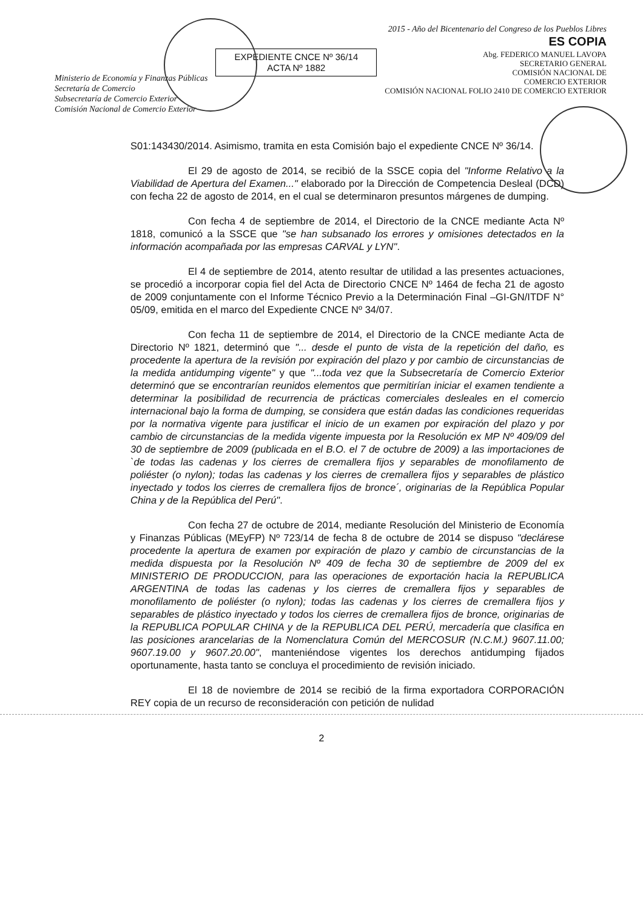Ministerio de Economía y Finanzas Públicas
Secretaría de Comercio
Subsecretaría de Comercio Exterior
Comisión Nacional de Comercio Exterior
EXPEDIENTE CNCE Nº 36/14
ACTA Nº 1882
2015 - Año del Bicentenario del Congreso de los Pueblos Libres
ES COPIA
Abg. FEDERICO MANUEL LAVOPA
SECRETARIO GENERAL
COMISIÓN NACIONAL DE
COMERCIO EXTERIOR
COMISIÓN NACIONAL FOLIO 2410 DE COMERCIO EXTERIOR
S01:143430/2014. Asimismo, tramita en esta Comisión bajo el expediente CNCE Nº 36/14.
El 29 de agosto de 2014, se recibió de la SSCE copia del "Informe Relativo a la Viabilidad de Apertura del Examen..." elaborado por la Dirección de Competencia Desleal (DCD) con fecha 22 de agosto de 2014, en el cual se determinaron presuntos márgenes de dumping.
Con fecha 4 de septiembre de 2014, el Directorio de la CNCE mediante Acta Nº 1818, comunicó a la SSCE que "se han subsanado los errores y omisiones detectados en la información acompañada por las empresas CARVAL y LYN".
El 4 de septiembre de 2014, atento resultar de utilidad a las presentes actuaciones, se procedió a incorporar copia fiel del Acta de Directorio CNCE Nº 1464 de fecha 21 de agosto de 2009 conjuntamente con el Informe Técnico Previo a la Determinación Final –GI-GN/ITDF N° 05/09, emitida en el marco del Expediente CNCE Nº 34/07.
Con fecha 11 de septiembre de 2014, el Directorio de la CNCE mediante Acta de Directorio Nº 1821, determinó que "... desde el punto de vista de la repetición del daño, es procedente la apertura de la revisión por expiración del plazo y por cambio de circunstancias de la medida antidumping vigente" y que "...toda vez que la Subsecretaría de Comercio Exterior determinó que se encontrarían reunidos elementos que permitirían iniciar el examen tendiente a determinar la posibilidad de recurrencia de prácticas comerciales desleales en el comercio internacional bajo la forma de dumping, se considera que están dadas las condiciones requeridas por la normativa vigente para justificar el inicio de un examen por expiración del plazo y por cambio de circunstancias de la medida vigente impuesta por la Resolución ex MP Nº 409/09 del 30 de septiembre de 2009 (publicada en el B.O. el 7 de octubre de 2009) a las importaciones de `de todas las cadenas y los cierres de cremallera fijos y separables de monofilamento de poliéster (o nylon); todas las cadenas y los cierres de cremallera fijos y separables de plástico inyectado y todos los cierres de cremallera fijos de bronce´, originarias de la República Popular China y de la República del Perú".
Con fecha 27 de octubre de 2014, mediante Resolución del Ministerio de Economía y Finanzas Públicas (MEyFP) Nº 723/14 de fecha 8 de octubre de 2014 se dispuso "declárese procedente la apertura de examen por expiración de plazo y cambio de circunstancias de la medida dispuesta por la Resolución Nº 409 de fecha 30 de septiembre de 2009 del ex MINISTERIO DE PRODUCCION, para las operaciones de exportación hacia la REPUBLICA ARGENTINA de todas las cadenas y los cierres de cremallera fijos y separables de monofilamento de poliéster (o nylon); todas las cadenas y los cierres de cremallera fijos y separables de plástico inyectado y todos los cierres de cremallera fijos de bronce, originarias de la REPUBLICA POPULAR CHINA y de la REPUBLICA DEL PERÚ, mercadería que clasifica en las posiciones arancelarias de la Nomenclatura Común del MERCOSUR (N.C.M.) 9607.11.00; 9607.19.00 y 9607.20.00", manteniéndose vigentes los derechos antidumping fijados oportunamente, hasta tanto se concluya el procedimiento de revisión iniciado.
El 18 de noviembre de 2014 se recibió de la firma exportadora CORPORACIÓN REY copia de un recurso de reconsideración con petición de nulidad
2